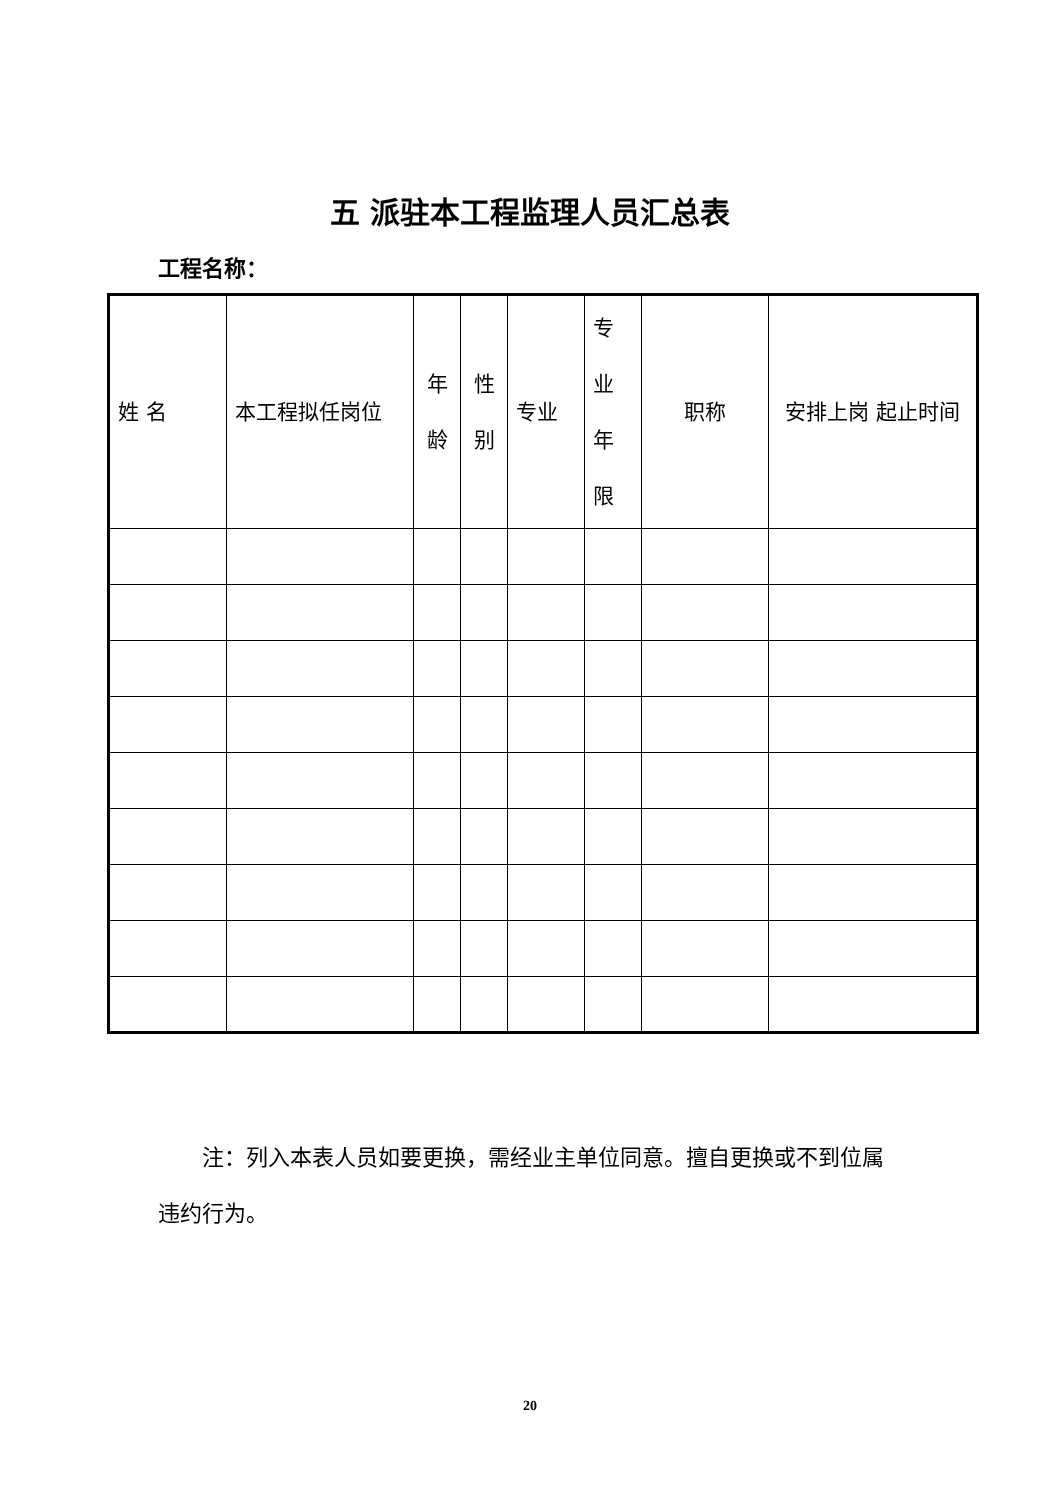五 派驻本工程监理人员汇总表
工程名称：
| 姓 名 | 本工程拟任岗位 | 年龄 | 性别 | 专业 | 专业年限 | 职称 | 安排上岗 起止时间 |
| --- | --- | --- | --- | --- | --- | --- | --- |
注：列入本表人员如要更换，需经业主单位同意。擅自更换或不到位属违约行为。
20